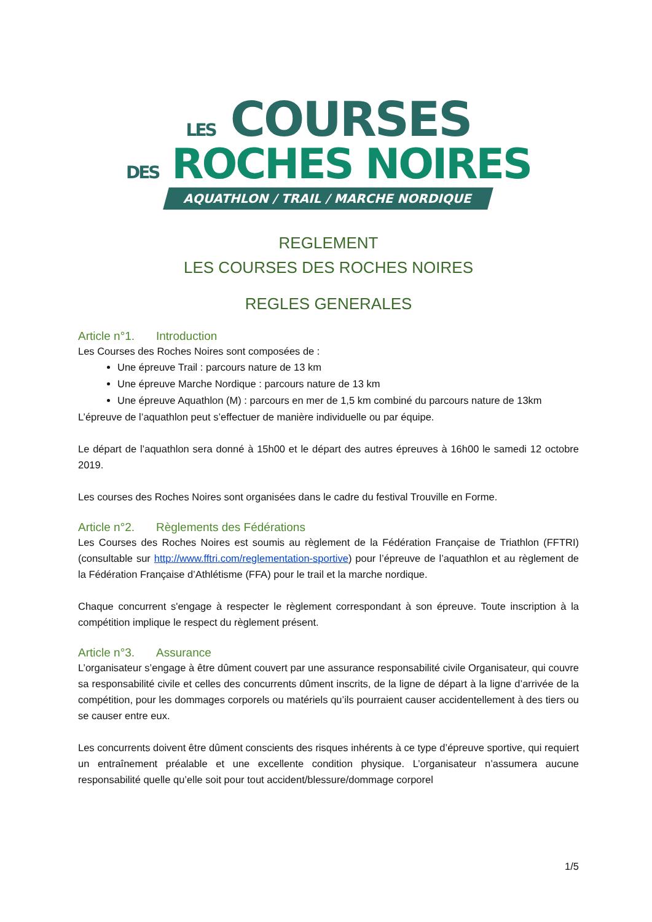LES COURSES
DES ROCHES NOIRES
AQUATHLON / TRAIL / MARCHE NORDIQUE
REGLEMENT
LES COURSES DES ROCHES NOIRES
REGLES GENERALES
Article n°1. Introduction
Les Courses des Roches Noires sont composées de :
Une épreuve Trail : parcours nature de 13 km
Une épreuve Marche Nordique : parcours nature de 13 km
Une épreuve Aquathlon (M) : parcours en mer de 1,5 km combiné du parcours nature de 13km
L’épreuve de l’aquathlon peut s’effectuer de manière individuelle ou par équipe.
Le départ de l’aquathlon sera donné à 15h00 et le départ des autres épreuves à 16h00 le samedi 12 octobre 2019.
Les courses des Roches Noires sont organisées dans le cadre du festival Trouville en Forme.
Article n°2. Règlements des Fédérations
Les Courses des Roches Noires est soumis au règlement de la Fédération Française de Triathlon (FFTRI) (consultable sur http://www.fftri.com/reglementation-sportive) pour l’épreuve de l’aquathlon et au règlement de la Fédération Française d’Athlétisme (FFA) pour le trail et la marche nordique.
Chaque concurrent s'engage à respecter le règlement correspondant à son épreuve. Toute inscription à la compétition implique le respect du règlement présent.
Article n°3. Assurance
L’organisateur s’engage à être dûment couvert par une assurance responsabilité civile Organisateur, qui couvre sa responsabilité civile et celles des concurrents dûment inscrits, de la ligne de départ à la ligne d’arrivée de la compétition, pour les dommages corporels ou matériels qu’ils pourraient causer accidentellement à des tiers ou se causer entre eux.
Les concurrents doivent être dûment conscients des risques inhérents à ce type d’épreuve sportive, qui requiert un entraînement préalable et une excellente condition physique. L’organisateur n’assumera aucune responsabilité quelle qu’elle soit pour tout accident/blessure/dommage corporel
1/5